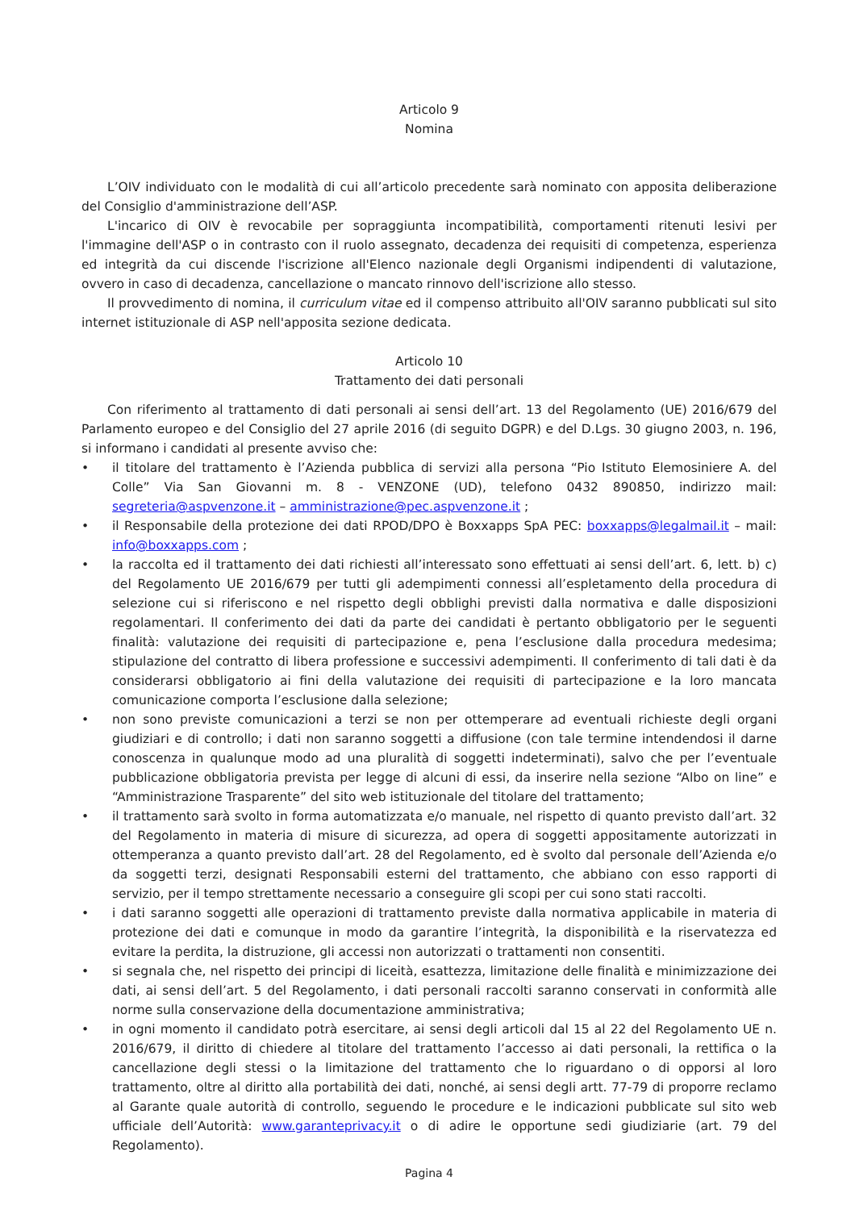Articolo 9
Nomina
L’OIV individuato con le modalità di cui all’articolo precedente sarà nominato con apposita deliberazione del Consiglio d'amministrazione dell’ASP.
L'incarico di OIV è revocabile per sopraggiunta incompatibilità, comportamenti ritenuti lesivi per l'immagine dell'ASP o in contrasto con il ruolo assegnato, decadenza dei requisiti di competenza, esperienza ed integrità da cui discende l'iscrizione all'Elenco nazionale degli Organismi indipendenti di valutazione, ovvero in caso di decadenza, cancellazione o mancato rinnovo dell'iscrizione allo stesso.
Il provvedimento di nomina, il curriculum vitae ed il compenso attribuito all'OIV saranno pubblicati sul sito internet istituzionale di ASP nell'apposita sezione dedicata.
Articolo 10
Trattamento dei dati personali
Con riferimento al trattamento di dati personali ai sensi dell’art. 13 del Regolamento (UE) 2016/679 del Parlamento europeo e del Consiglio del 27 aprile 2016 (di seguito DGPR) e del D.Lgs. 30 giugno 2003, n. 196, si informano i candidati al presente avviso che:
• il titolare del trattamento è l’Azienda pubblica di servizi alla persona “Pio Istituto Elemosiniere A. del Colle” Via San Giovanni m. 8 - VENZONE (UD), telefono 0432 890850, indirizzo mail: segreteria@aspvenzone.it – amministrazione@pec.aspvenzone.it ;
• il Responsabile della protezione dei dati RPOD/DPO è Boxxapps SpA PEC: boxxapps@legalmail.it – mail: info@boxxapps.com ;
• la raccolta ed il trattamento dei dati richiesti all’interessato sono effettuati ai sensi dell’art. 6, lett. b) c) del Regolamento UE 2016/679 per tutti gli adempimenti connessi all’espletamento della procedura di selezione cui si riferiscono e nel rispetto degli obblighi previsti dalla normativa e dalle disposizioni regolamentari. Il conferimento dei dati da parte dei candidati è pertanto obbligatorio per le seguenti finalità: valutazione dei requisiti di partecipazione e, pena l’esclusione dalla procedura medesima; stipulazione del contratto di libera professione e successivi adempimenti. Il conferimento di tali dati è da considerarsi obbligatorio ai fini della valutazione dei requisiti di partecipazione e la loro mancata comunicazione comporta l’esclusione dalla selezione;
• non sono previste comunicazioni a terzi se non per ottemperare ad eventuali richieste degli organi giudiziari e di controllo; i dati non saranno soggetti a diffusione (con tale termine intendendosi il darne conoscenza in qualunque modo ad una pluralità di soggetti indeterminati), salvo che per l’eventuale pubblicazione obbligatoria prevista per legge di alcuni di essi, da inserire nella sezione “Albo on line” e “Amministrazione Trasparente” del sito web istituzionale del titolare del trattamento;
• il trattamento sarà svolto in forma automatizzata e/o manuale, nel rispetto di quanto previsto dall’art. 32 del Regolamento in materia di misure di sicurezza, ad opera di soggetti appositamente autorizzati in ottemperanza a quanto previsto dall’art. 28 del Regolamento, ed è svolto dal personale dell’Azienda e/o da soggetti terzi, designati Responsabili esterni del trattamento, che abbiano con esso rapporti di servizio, per il tempo strettamente necessario a conseguire gli scopi per cui sono stati raccolti.
• i dati saranno soggetti alle operazioni di trattamento previste dalla normativa applicabile in materia di protezione dei dati e comunque in modo da garantire l’integrità, la disponibilità e la riservatezza ed evitare la perdita, la distruzione, gli accessi non autorizzati o trattamenti non consentiti.
• si segnala che, nel rispetto dei principi di liceità, esattezza, limitazione delle finalità e minimizzazione dei dati, ai sensi dell’art. 5 del Regolamento, i dati personali raccolti saranno conservati in conformità alle norme sulla conservazione della documentazione amministrativa;
• in ogni momento il candidato potrà esercitare, ai sensi degli articoli dal 15 al 22 del Regolamento UE n. 2016/679, il diritto di chiedere al titolare del trattamento l’accesso ai dati personali, la rettifica o la cancellazione degli stessi o la limitazione del trattamento che lo riguardano o di opporsi al loro trattamento, oltre al diritto alla portabilità dei dati, nonché, ai sensi degli artt. 77-79 di proporre reclamo al Garante quale autorità di controllo, seguendo le procedure e le indicazioni pubblicate sul sito web ufficiale dell’Autorità: www.garanteprivacy.it o di adire le opportune sedi giudiziarie (art. 79 del Regolamento).
Pagina 4